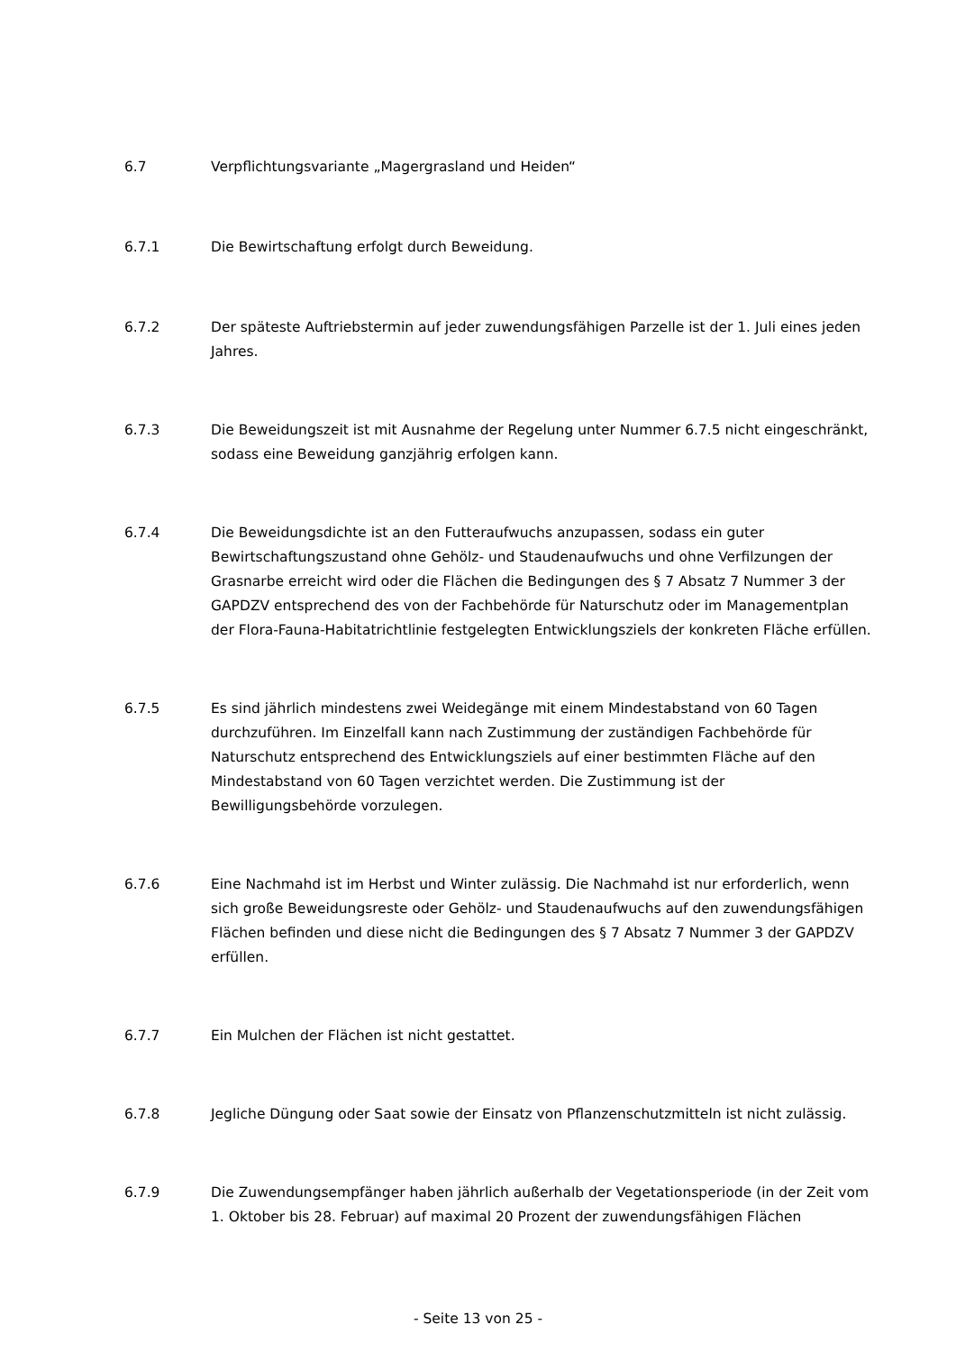6.7 Verpflichtungsvariante „Magergrasland und Heiden“
6.7.1 Die Bewirtschaftung erfolgt durch Beweidung.
6.7.2 Der späteste Auftriebstermin auf jeder zuwendungsfähigen Parzelle ist der 1. Juli eines jeden Jahres.
6.7.3 Die Beweidungszeit ist mit Ausnahme der Regelung unter Nummer 6.7.5 nicht eingeschränkt, sodass eine Beweidung ganzjährig erfolgen kann.
6.7.4 Die Beweidungsdichte ist an den Futteraufwuchs anzupassen, sodass ein guter Bewirtschaftungszustand ohne Gehölz- und Staudenaufwuchs und ohne Verfilzungen der Grasnarbe erreicht wird oder die Flächen die Bedingungen des § 7 Absatz 7 Nummer 3 der GAPDZV entsprechend des von der Fachbehörde für Naturschutz oder im Managementplan der Flora-Fauna-Habitatrichtlinie festgelegten Entwicklungsziels der konkreten Fläche erfüllen.
6.7.5 Es sind jährlich mindestens zwei Weidegänge mit einem Mindestabstand von 60 Tagen durchzuführen. Im Einzelfall kann nach Zustimmung der zuständigen Fachbehörde für Naturschutz entsprechend des Entwicklungsziels auf einer bestimmten Fläche auf den Mindestabstand von 60 Tagen verzichtet werden. Die Zustimmung ist der Bewilligungsbehörde vorzulegen.
6.7.6 Eine Nachmahd ist im Herbst und Winter zulässig. Die Nachmahd ist nur erforderlich, wenn sich große Beweidungsreste oder Gehölz- und Staudenaufwuchs auf den zuwendungsfähigen Flächen befinden und diese nicht die Bedingungen des § 7 Absatz 7 Nummer 3 der GAPDZV erfüllen.
6.7.7 Ein Mulchen der Flächen ist nicht gestattet.
6.7.8 Jegliche Düngung oder Saat sowie der Einsatz von Pflanzenschutzmitteln ist nicht zulässig.
6.7.9 Die Zuwendungsempfänger haben jährlich außerhalb der Vegetationsperiode (in der Zeit vom 1. Oktober bis 28. Februar) auf maximal 20 Prozent der zuwendungsfähigen Flächen
- Seite 13 von 25 -